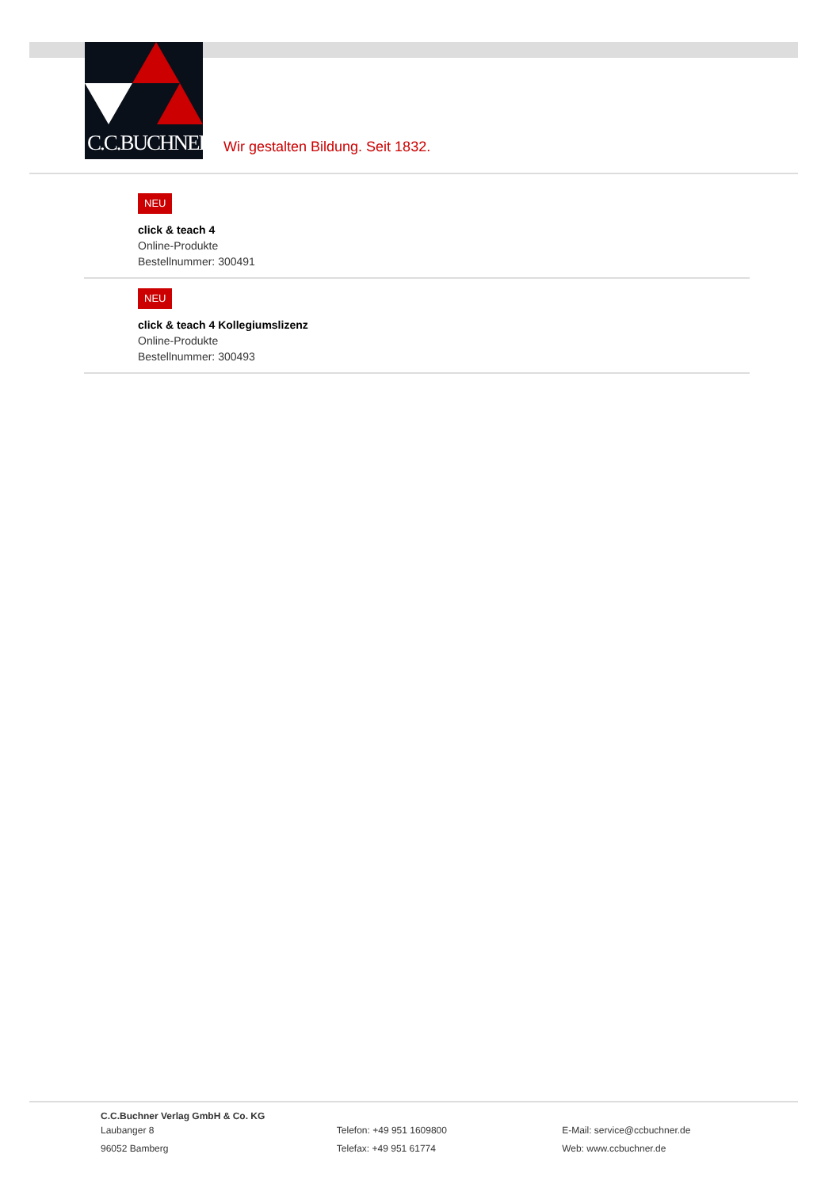C.C.BUCHNER
Wir gestalten Bildung. Seit 1832.
NEU
click & teach 4
Online-Produkte
Bestellnummer: 300491
NEU
click & teach 4 Kollegiumslizenz
Online-Produkte
Bestellnummer: 300493
C.C.Buchner Verlag GmbH & Co. KG
Laubanger 8
96052 Bamberg
Telefon: +49 951 1609800
Telefax: +49 951 61774
E-Mail: service@ccbuchner.de
Web: www.ccbuchner.de